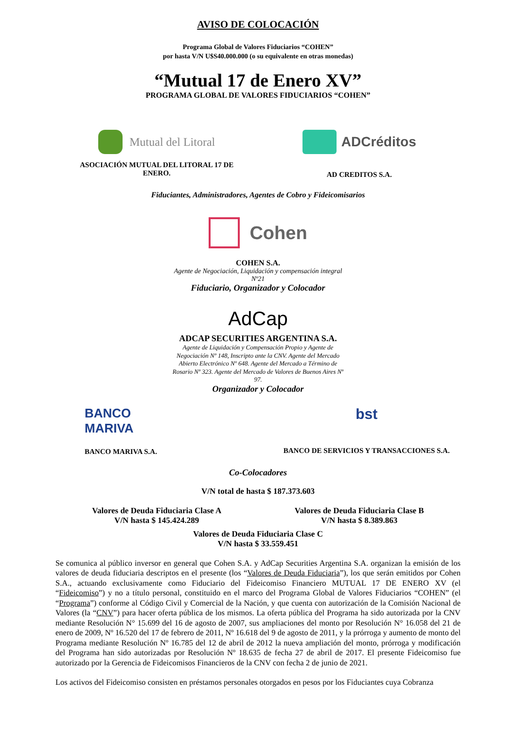AVISO DE COLOCACIÓN
Programa Global de Valores Fiduciarios “COHEN”
por hasta V/N U$S40.000.000 (o su equivalente en otras monedas)
“Mutual 17 de Enero XV”
PROGRAMA GLOBAL DE VALORES FIDUCIARIOS “COHEN”
Mutual del Litoral
ASOCIACIÓN MUTUAL DEL LITORAL 17 DE
ENERO.
ADCréditos
AD CREDITOS S.A.
Fiduciantes, Administradores, Agentes de Cobro y Fideicomisarios
Cohen
COHEN S.A.
Agente de Negociación, Liquidación y compensación integral
Nº21
Fiduciario, Organizador y Colocador
AdCap
ADCAP SECURITIES ARGENTINA S.A.
Agente de Liquidación y Compensación Propio y Agente de
Negociación Nº 148, Inscripto ante la CNV. Agente del Mercado
Abierto Electrónico Nº 648. Agente del Mercado a Término de
Rosario Nº 323. Agente del Mercado de Valores de Buenos Aires Nº
97.
Organizador y Colocador
BANCO
MARIVA
BANCO MARIVA S.A.
bst
BANCO DE SERVICIOS Y TRANSACCIONES S.A.
Co-Colocadores
V/N total de hasta $ 187.373.603
Valores de Deuda Fiduciaria Clase A
V/N hasta $ 145.424.289
Valores de Deuda Fiduciaria Clase B
V/N hasta $ 8.389.863
Valores de Deuda Fiduciaria Clase C
V/N hasta $ 33.559.451
Se comunica al público inversor en general que Cohen S.A. y AdCap Securities Argentina S.A. organizan la emisión de los valores de deuda fiduciaria descriptos en el presente (los “Valores de Deuda Fiduciaria”), los que serán emitidos por Cohen S.A., actuando exclusivamente como Fiduciario del Fideicomiso Financiero MUTUAL 17 DE ENERO XV (el “Fideicomiso”) y no a título personal, constituido en el marco del Programa Global de Valores Fiduciarios “COHEN” (el “Programa”) conforme al Código Civil y Comercial de la Nación, y que cuenta con autorización de la Comisión Nacional de Valores (la “CNV”) para hacer oferta pública de los mismos. La oferta pública del Programa ha sido autorizada por la CNV mediante Resolución N° 15.699 del 16 de agosto de 2007, sus ampliaciones del monto por Resolución N° 16.058 del 21 de enero de 2009, Nº 16.520 del 17 de febrero de 2011, Nº 16.618 del 9 de agosto de 2011, y la prórroga y aumento de monto del Programa mediante Resolución Nº 16.785 del 12 de abril de 2012 la nueva ampliación del monto, prórroga y modificación del Programa han sido autorizadas por Resolución Nº 18.635 de fecha 27 de abril de 2017. El presente Fideicomiso fue autorizado por la Gerencia de Fideicomisos Financieros de la CNV con fecha 2 de junio de 2021.
Los activos del Fideicomiso consisten en préstamos personales otorgados en pesos por los Fiduciantes cuya Cobranza